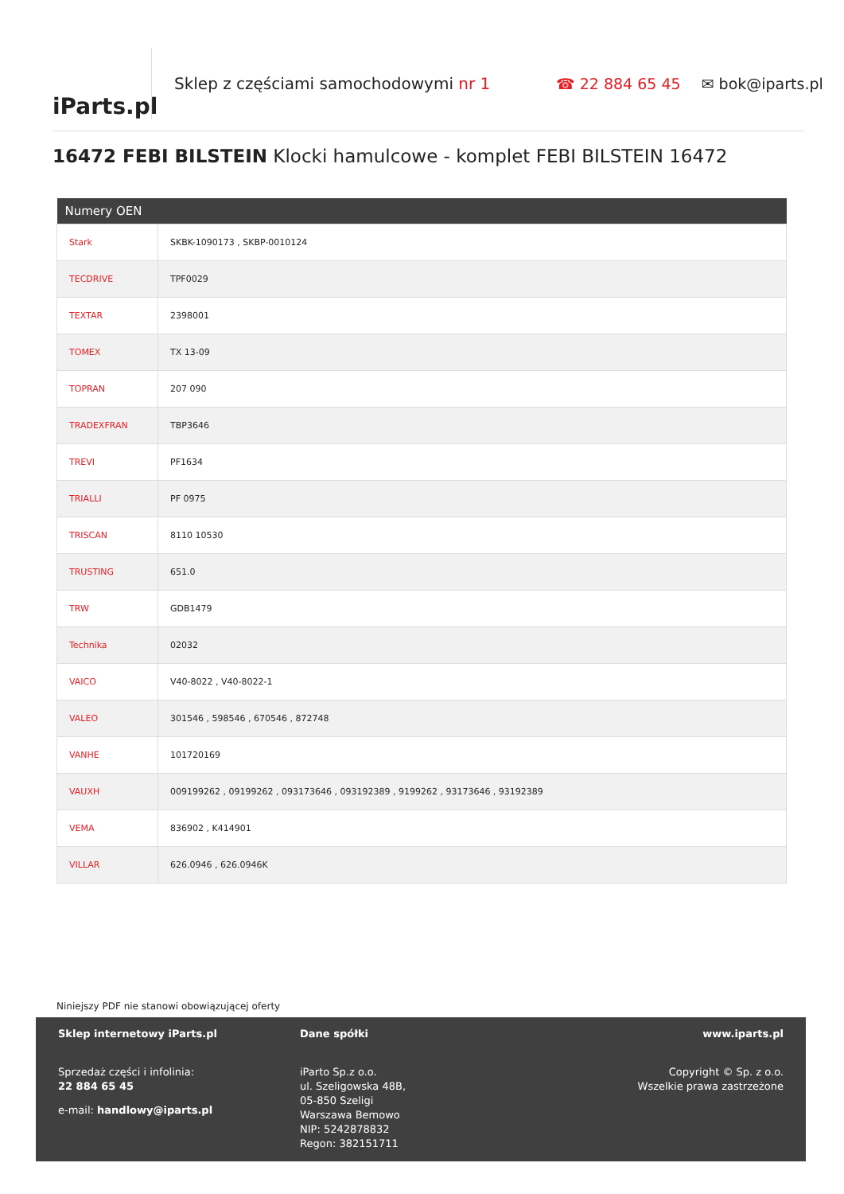iParts.pl
Sklep z częściami samochodowymi nr 1 ☎ 22 884 65 45 ✉ bok@iparts.pl
16472 FEBI BILSTEIN Klocki hamulcowe - komplet FEBI BILSTEIN 16472
| Numery OEN | |
| --- | --- |
| Stark | SKBK-1090173 , SKBP-0010124 |
| TECDRIVE | TPF0029 |
| TEXTAR | 2398001 |
| TOMEX | TX 13-09 |
| TOPRAN | 207 090 |
| TRADEXFRAN | TBP3646 |
| TREVI | PF1634 |
| TRIALLI | PF 0975 |
| TRISCAN | 8110 10530 |
| TRUSTING | 651.0 |
| TRW | GDB1479 |
| Technika | 02032 |
| VAICO | V40-8022 , V40-8022-1 |
| VALEO | 301546 , 598546 , 670546 , 872748 |
| VANHE | 101720169 |
| VAUXH | 009199262 , 09199262 , 093173646 , 093192389 , 9199262 , 93173646 , 93192389 |
| VEMA | 836902 , K414901 |
| VILLAR | 626.0946 , 626.0946K |
Niniejszy PDF nie stanowi obowiązującej oferty
Sklep internetowy iParts.pl
Sprzedaż części i infolinia:
22 884 65 45
e-mail: handlowy@iparts.pl
Dane spółki
iParto Sp.z o.o.
ul. Szeligowska 48B,
05-850 Szeligi
Warszawa Bemowo
NIP: 5242878832
Regon: 382151711
www.iparts.pl
Copyright © Sp. z o.o.
Wszelkie prawa zastrzeżone